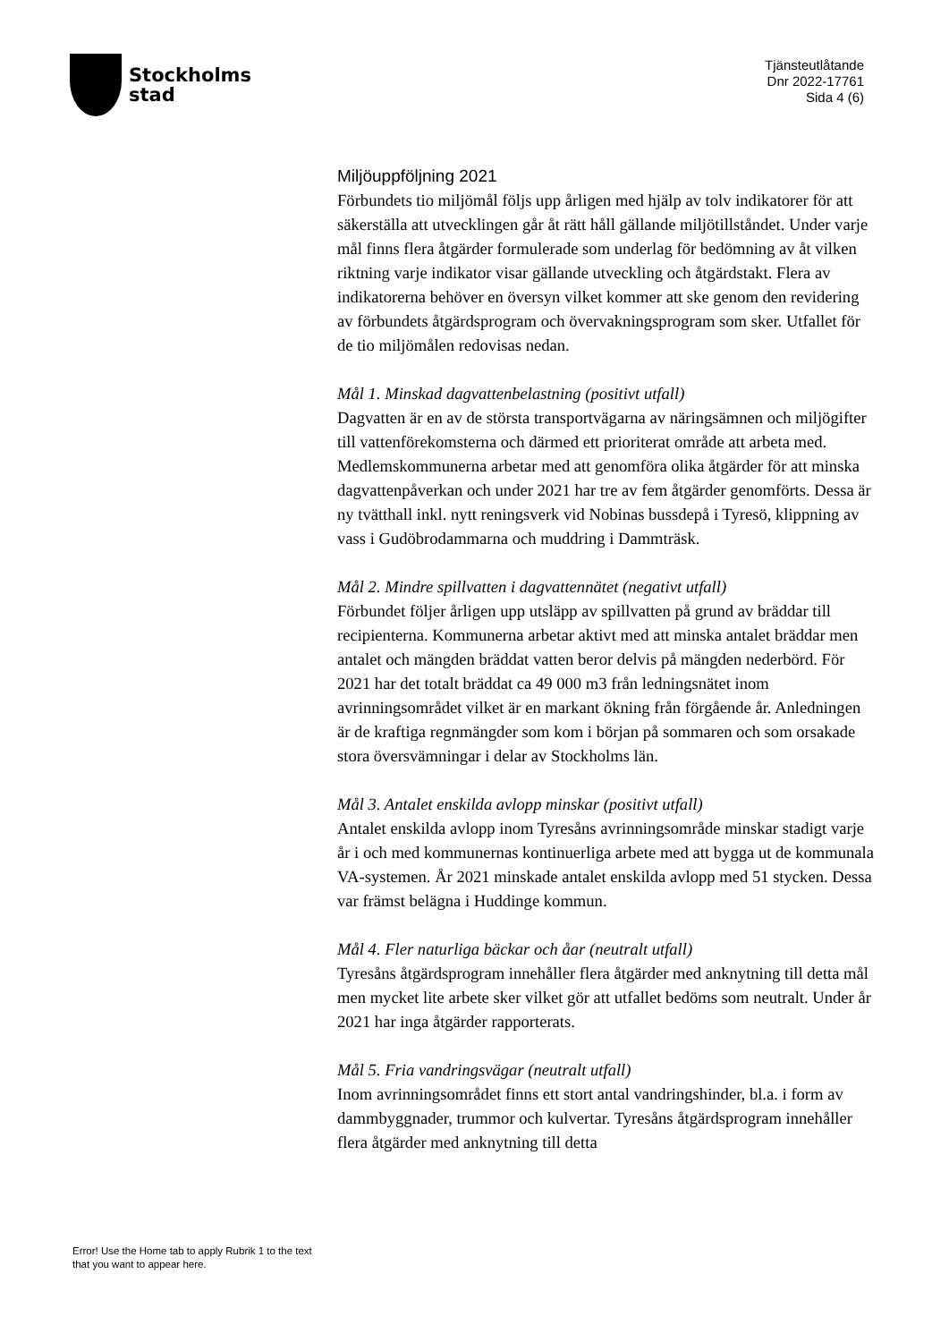Stockholms
stad
Tjänsteutlåtande
Dnr 2022-17761
Sida 4 (6)
Miljöuppföljning 2021
Förbundets tio miljömål följs upp årligen med hjälp av tolv indikatorer för att säkerställa att utvecklingen går åt rätt håll gällande miljötillståndet. Under varje mål finns flera åtgärder formulerade som underlag för bedömning av åt vilken riktning varje indikator visar gällande utveckling och åtgärdstakt. Flera av indikatorerna behöver en översyn vilket kommer att ske genom den revidering av förbundets åtgärdsprogram och övervakningsprogram som sker. Utfallet för de tio miljömålen redovisas nedan.
Mål 1. Minskad dagvattenbelastning (positivt utfall)
Dagvatten är en av de största transportvägarna av näringsämnen och miljögifter till vattenförekomsterna och därmed ett prioriterat område att arbeta med. Medlemskommunerna arbetar med att genomföra olika åtgärder för att minska dagvattenpåverkan och under 2021 har tre av fem åtgärder genomförts. Dessa är ny tvätthall inkl. nytt reningsverk vid Nobinas bussdepå i Tyresö, klippning av vass i Gudöbrodammarna och muddring i Dammträsk.
Mål 2. Mindre spillvatten i dagvattennätet (negativt utfall)
Förbundet följer årligen upp utsläpp av spillvatten på grund av bräddar till recipienterna. Kommunerna arbetar aktivt med att minska antalet bräddar men antalet och mängden bräddat vatten beror delvis på mängden nederbörd. För 2021 har det totalt bräddat ca 49 000 m3 från ledningsnätet inom avrinningsområdet vilket är en markant ökning från förgående år. Anledningen är de kraftiga regnmängder som kom i början på sommaren och som orsakade stora översvämningar i delar av Stockholms län.
Mål 3. Antalet enskilda avlopp minskar (positivt utfall)
Antalet enskilda avlopp inom Tyresåns avrinningsområde minskar stadigt varje år i och med kommunernas kontinuerliga arbete med att bygga ut de kommunala VA-systemen. År 2021 minskade antalet enskilda avlopp med 51 stycken. Dessa var främst belägna i Huddinge kommun.
Mål 4. Fler naturliga bäckar och åar (neutralt utfall)
Tyresåns åtgärdsprogram innehåller flera åtgärder med anknytning till detta mål men mycket lite arbete sker vilket gör att utfallet bedöms som neutralt. Under år 2021 har inga åtgärder rapporterats.
Mål 5. Fria vandringsvägar (neutralt utfall)
Inom avrinningsområdet finns ett stort antal vandringshinder, bl.a. i form av dammbyggnader, trummor och kulvertar. Tyresåns åtgärdsprogram innehåller flera åtgärder med anknytning till detta
Error! Use the Home tab to apply Rubrik 1 to the text that you want to appear here.